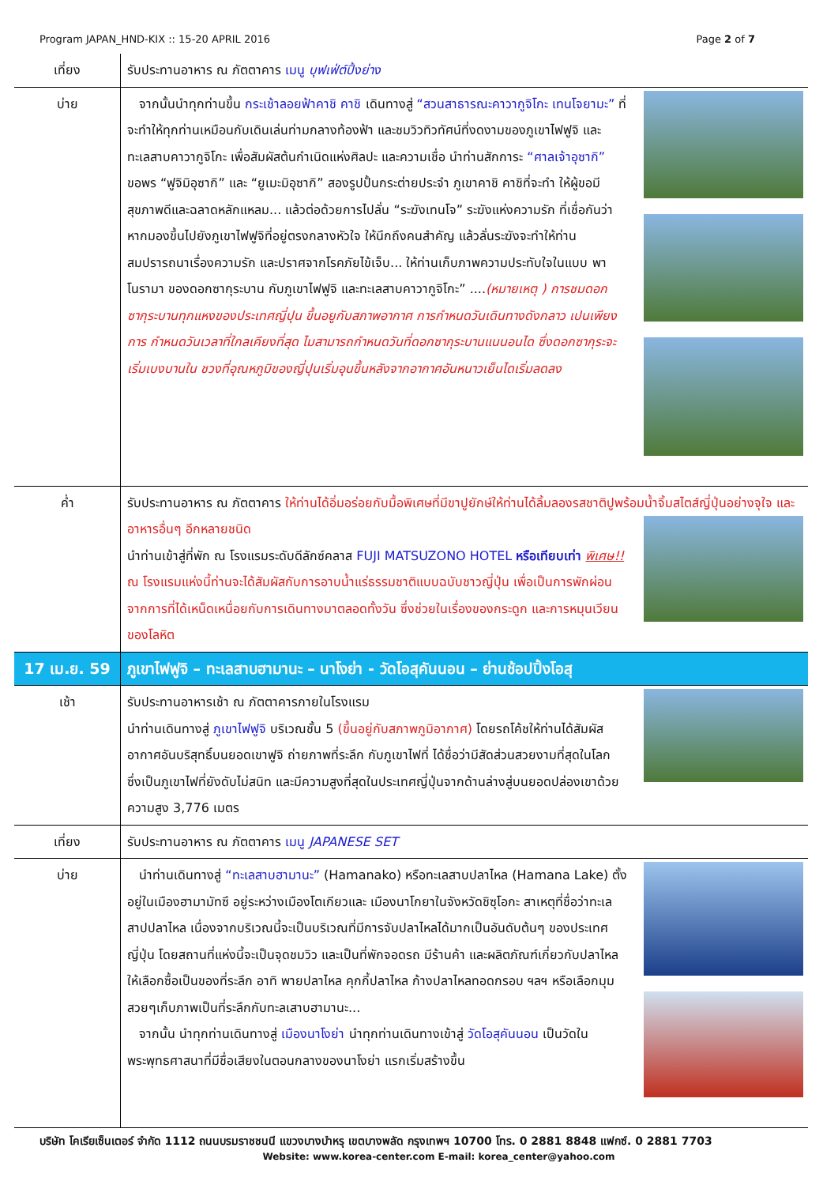Program JAPAN_HND-KIX :: 15-20 APRIL 2016 Page 2 of 7
| เที่ยง | รับประทานอาหาร ณ ภัตตาคาร เมนู บุฟเฟ่ต์ปิ้งย่าง |
| บ่าย | จากนั้นนำทุกท่านขึ้น กระเช้าลอยฟ้าคาชิ คาชิ เดินทางสู่ “สวนสาธารณะคาวากูจิโกะ เทนโจยามะ” ที่จะทำให้ทุกท่านเหมือนกับเดินเล่นท่ามกลางท้องฟ้า และชมวิวทิวทัศน์ที่งดงามของภูเขาไฟฟูจิ และทะเลสาบคาวากูจิโกะ เพื่อสัมผัสต้นกำเนิดแห่งศิลปะ และความเชื่อ นำท่านสักการะ “ศาลเจ้าอุซากิ” ขอพร “ฟูจิมิอุซากิ” และ “ยูเมะมิอุซากิ” สองรูปปั้นกระต่ายประจำ ภูเขาคาชิ คาชิที่จะทำ ให้ผู้ขอมีสุขภาพดีและฉลาดหลักแหลม... แล้วต่อด้วยการไปลั่น “ระฆังเทนโจ” ระฆังแห่งความรัก ที่เชื่อกันว่า หากมองขึ้นไปยังภูเขาไฟฟูจิที่อยู่ตรงกลางหัวใจ ให้นึกถึงคนสำคัญ แล้วลั่นระฆังจะทำให้ท่านสมปรารถนาเรื่องความรัก และปราศจากโรคภัยไข้เจ็บ... ให้ท่านเก็บภาพความประทับใจในแบบ พาโนรามา ของดอกซากุระบาน กับภูเขาไฟฟูจิ และทะเลสาบคาวากูจิโกะ” .... (หมายเหตุ ) การชมดอกซากุระบานทุกแหงของประเทศญี่ปุน ขึ้นอยูกับสภาพอากาศ การกำหนดวันเดินทางดังกลาว เปนเพียงการ กำหนดวันเวลาที่ใกลเคียงที่สุด ไมสามารถกำหนดวันที่ดอกซากุระบานแนนอนได ซึ่งดอกซากุระจะเริ่มเบงบานใน ชวงที่อุณหภูมิของญี่ปุนเริ่มอุนขึ้นหลังจากอากาศอันหนาวเย็นไดเริ่มลดลง |
| ค่ำ | รับประทานอาหาร ณ ภัตตาคาร ให้ท่านได้อิ่มอร่อยกับมื้อพิเศษที่มีขาปูยักษ์ให้ท่านได้ลิ้มลองรสชาติปูพร้อมน้ำจิ้มสไตส์ญี่ปุ่นอย่างจุใจ และอาหารอื่นๆ อีกหลายชนิด นำท่านเข้าสู่ที่พัก ณ โรงแรมระดับดีลักซ์คลาส FUJI MATSUZONO HOTEL หรือเทียบเท่า พิเศษ!! ณ โรงแรมแห่งนี้ท่านจะได้สัมผัสกับการอาบน้ำแร่ธรรมชาติแบบฉบับชาวญี่ปุ่น เพื่อเป็นการพักผ่อนจากการที่ได้เหน็ดเหนื่อยกับการเดินทางมาตลอดทั้งวัน ซึ่งช่วยในเรื่องของกระดูก และการหมุนเวียนของโลหิต |
| 17 เม.ย. 59 | ภูเขาไฟฟูจิ – ทะเลสาบฮามานะ – นาโงย่า - วัดโอสุคันนอน – ย่านช้อปปิ้งโอสุ |
| เช้า | รับประทานอาหารเช้า ณ ภัตตาคารภายในโรงแรม นำท่านเดินทางสู่ ภูเขาไฟฟูจิ บริเวณชั้น 5 (ขึ้นอยู่กับสภาพภูมิอากาศ) โดยรถโค้ชให้ท่านได้สัมผัสอากาศอันบริสุทธิ์บนยอดเขาฟูจิ ถ่ายภาพที่ระลึก กับภูเขาไฟที่ ได้ชื่อว่ามีสัดส่วนสวยงามที่สุดในโลก ซึ่งเป็นภูเขาไฟที่ยังดับไม่สนิท และมีความสูงที่สุดในประเทศญี่ปุ่นจากด้านล่างสู่บนยอดปล่องเขาด้วย ความสูง 3,776 เมตร |
| เที่ยง | รับประทานอาหาร ณ ภัตตาคาร เมนู JAPANESE SET |
| บ่าย | นำท่านเดินทางสู่ “ทะเลสาบฮามานะ” (Hamanako) หรือทะเลสาบปลาไหล (Hamana Lake) ตั้งอยู่ในเมืองฮามามัทซึ อยู่ระหว่างเมืองโตเกียวและ เมืองนาโกยาในจังหวัดชิซุโอกะ สาเหตุที่ชื่อว่าทะเลสาปปลาไหล เนื่องจากบริเวณนี้จะเป็นบริเวณที่มีการจับปลาไหลได้มากเป็นอันดับต้นๆ ของประเทศญี่ปุ่น โดยสถานที่แห่งนี้จะเป็นจุดชมวิว และเป็นที่พักจอดรถ มีร้านค้า และผลิตภัณฑ์เกี่ยวกับปลาไหลให้เลือกซื้อเป็นของที่ระลึก อาทิ พายปลาไหล คุกกี้ปลาไหล ก้างปลาไหลทอดกรอบ ฯลฯ หรือเลือกมุมสวยๆเก็บภาพเป็นที่ระลึกกับทะลเสาบฮามานะ... จากนั้น นำทุกท่านเดินทางสู่ เมืองนาโงย่า นำทุกท่านเดินทางเข้าสู่ วัดโอสุคันนอน เป็นวัดในพระพุทธศาสนาที่มีชื่อเสียงในตอนกลางของนาโงย่า แรกเริ่มสร้างขึ้น |
บริษัท โคเรียเซ็นเตอร์ จำกัด 1112 ถนนบรมราชชนนี แขวงบางบำหรุ เขตบางพลัด กรุงเทพฯ 10700 โทร. 0 2881 8848 แฟกซ์. 0 2881 7703
Website: www.korea-center.com E-mail: korea_center@yahoo.com